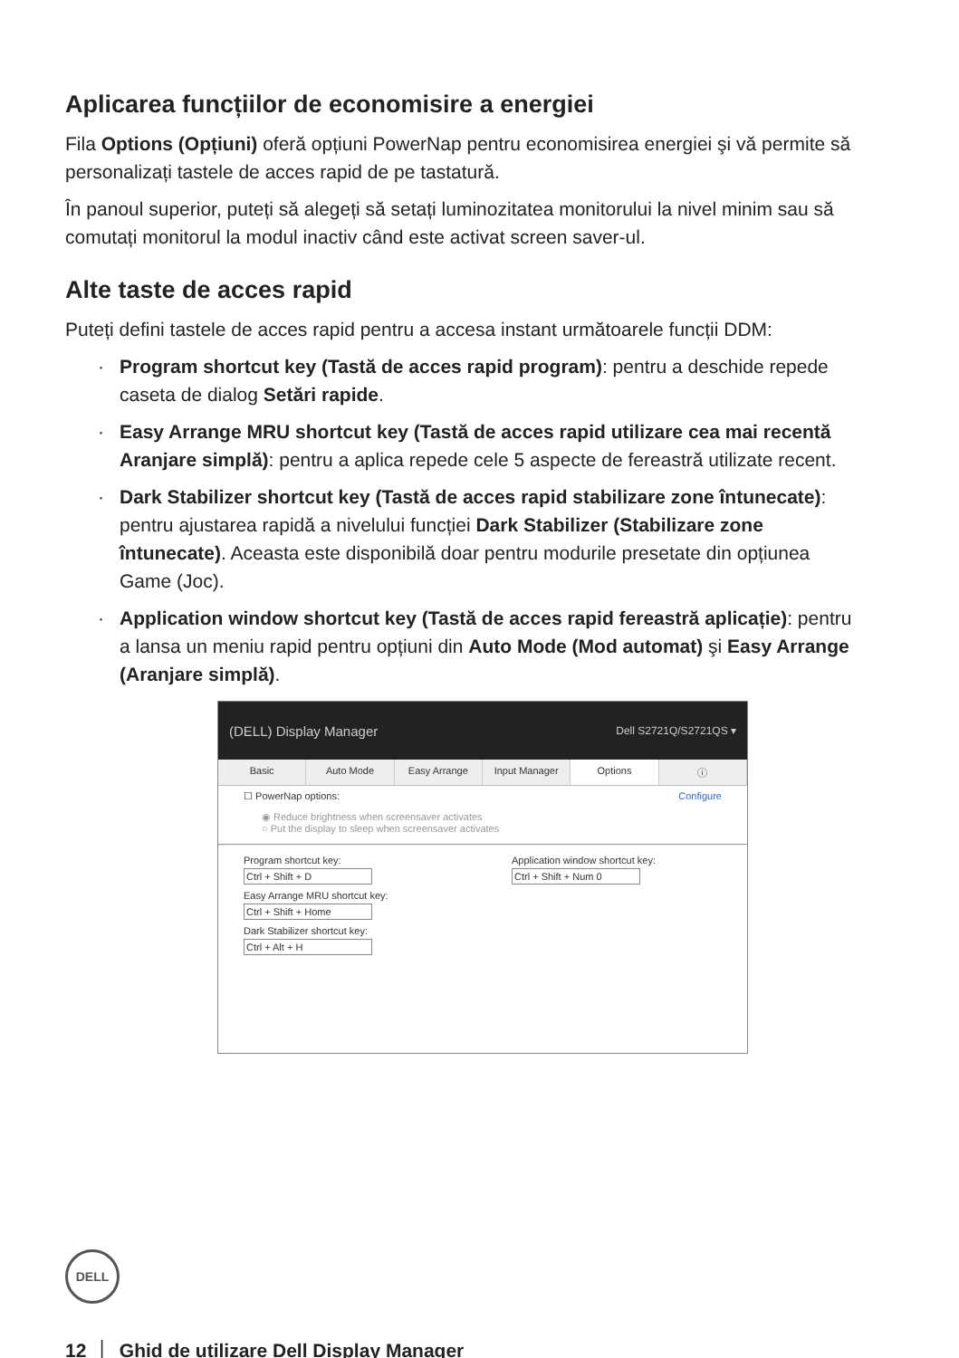Aplicarea funcțiilor de economisire a energiei
Fila Options (Opțiuni) oferă opțiuni PowerNap pentru economisirea energiei şi vă permite să personalizați tastele de acces rapid de pe tastatură.
În panoul superior, puteți să alegeți să setați luminozitatea monitorului la nivel minim sau să comutați monitorul la modul inactiv când este activat screen saver-ul.
Alte taste de acces rapid
Puteți defini tastele de acces rapid pentru a accesa instant următoarele funcții DDM:
· Program shortcut key (Tastă de acces rapid program): pentru a deschide repede caseta de dialog Setări rapide.
· Easy Arrange MRU shortcut key (Tastă de acces rapid utilizare cea mai recentă Aranjare simplă): pentru a aplica repede cele 5 aspecte de fereastră utilizate recent.
· Dark Stabilizer shortcut key (Tastă de acces rapid stabilizare zone întunecate): pentru ajustarea rapidă a nivelului funcției Dark Stabilizer (Stabilizare zone întunecate). Aceasta este disponibilă doar pentru modurile presetate din opțiunea Game (Joc).
· Application window shortcut key (Tastă de acces rapid fereastră aplicație): pentru a lansa un meniu rapid pentru opțiuni din Auto Mode (Mod automat) şi Easy Arrange (Aranjare simplă).
(DELL) Display Manager Dell S2721Q/S2721QS ▾
Basic Auto Mode Easy Arrange Input Manager Options ⓘ
☐ PowerNap options: Configure
◉ Reduce brightness when screensaver activates
○ Put the display to sleep when screensaver activates
Program shortcut key:
Ctrl + Shift + D
Easy Arrange MRU shortcut key:
Ctrl + Shift + Home
Dark Stabilizer shortcut key:
Ctrl + Alt + H
Application window shortcut key:
Ctrl + Shift + Num 0
DELL
12 │ Ghid de utilizare Dell Display Manager